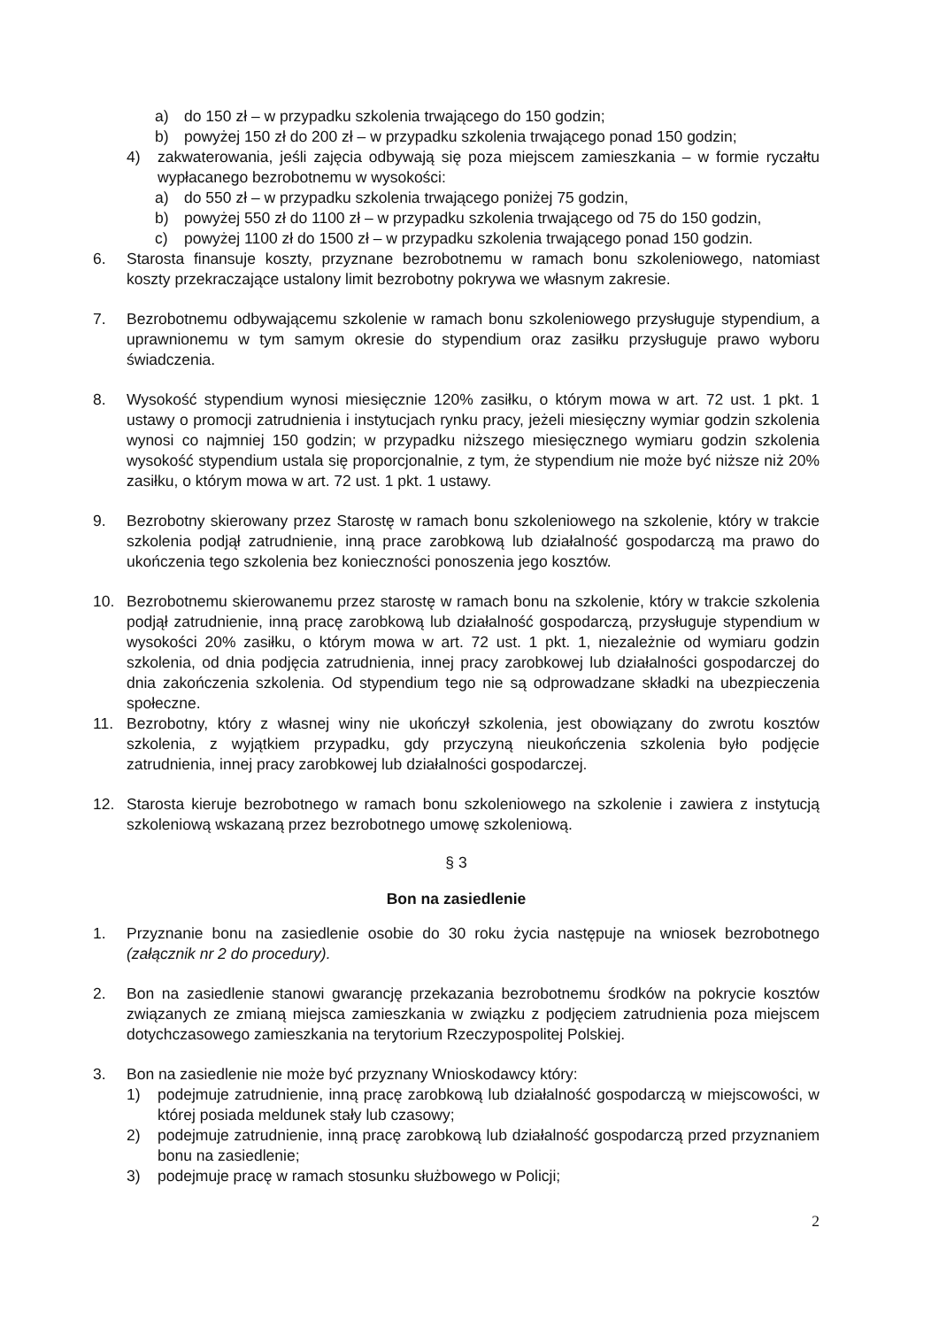a) do 150 zł – w przypadku szkolenia trwającego do 150 godzin;
b) powyżej 150 zł do 200 zł – w przypadku szkolenia trwającego ponad 150 godzin;
4) zakwaterowania, jeśli zajęcia odbywają się poza miejscem zamieszkania – w formie ryczałtu wypłacanego bezrobotnemu w wysokości:
a) do 550 zł – w przypadku szkolenia trwającego poniżej 75 godzin,
b) powyżej 550 zł do 1100 zł – w przypadku szkolenia trwającego od 75 do 150 godzin,
c) powyżej 1100 zł do 1500 zł – w przypadku szkolenia trwającego ponad 150 godzin.
6. Starosta finansuje koszty, przyznane bezrobotnemu w ramach bonu szkoleniowego, natomiast koszty przekraczające ustalony limit bezrobotny pokrywa we własnym zakresie.
7. Bezrobotnemu odbywającemu szkolenie w ramach bonu szkoleniowego przysługuje stypendium, a uprawnionemu w tym samym okresie do stypendium oraz zasiłku przysługuje prawo wyboru świadczenia.
8. Wysokość stypendium wynosi miesięcznie 120% zasiłku, o którym mowa w art. 72 ust. 1 pkt. 1 ustawy o promocji zatrudnienia i instytucjach rynku pracy, jeżeli miesięczny wymiar godzin szkolenia wynosi co najmniej 150 godzin; w przypadku niższego miesięcznego wymiaru godzin szkolenia wysokość stypendium ustala się proporcjonalnie, z tym, że stypendium nie może być niższe niż 20% zasiłku, o którym mowa w art. 72 ust. 1 pkt. 1 ustawy.
9. Bezrobotny skierowany przez Starostę w ramach bonu szkoleniowego na szkolenie, który w trakcie szkolenia podjął zatrudnienie, inną prace zarobkową lub działalność gospodarczą ma prawo do ukończenia tego szkolenia bez konieczności ponoszenia jego kosztów.
10. Bezrobotnemu skierowanemu przez starostę w ramach bonu na szkolenie, który w trakcie szkolenia podjął zatrudnienie, inną pracę zarobkową lub działalność gospodarczą, przysługuje stypendium w wysokości 20% zasiłku, o którym mowa w art. 72 ust. 1 pkt. 1, niezależnie od wymiaru godzin szkolenia, od dnia podjęcia zatrudnienia, innej pracy zarobkowej lub działalności gospodarczej do dnia zakończenia szkolenia. Od stypendium tego nie są odprowadzane składki na ubezpieczenia społeczne.
11. Bezrobotny, który z własnej winy nie ukończył szkolenia, jest obowiązany do zwrotu kosztów szkolenia, z wyjątkiem przypadku, gdy przyczyną nieukończenia szkolenia było podjęcie zatrudnienia, innej pracy zarobkowej lub działalności gospodarczej.
12. Starosta kieruje bezrobotnego w ramach bonu szkoleniowego na szkolenie i zawiera z instytucją szkoleniową wskazaną przez bezrobotnego umowę szkoleniową.
§ 3
Bon na zasiedlenie
1. Przyznanie bonu na zasiedlenie osobie do 30 roku życia następuje na wniosek bezrobotnego (załącznik nr 2 do procedury).
2. Bon na zasiedlenie stanowi gwarancję przekazania bezrobotnemu środków na pokrycie kosztów związanych ze zmianą miejsca zamieszkania w związku z podjęciem zatrudnienia poza miejscem dotychczasowego zamieszkania na terytorium Rzeczypospolitej Polskiej.
3. Bon na zasiedlenie nie może być przyznany Wnioskodawcy który:
1) podejmuje zatrudnienie, inną pracę zarobkową lub działalność gospodarczą w miejscowości, w której posiada meldunek stały lub czasowy;
2) podejmuje zatrudnienie, inną pracę zarobkową lub działalność gospodarczą przed przyznaniem bonu na zasiedlenie;
3) podejmuje pracę w ramach stosunku służbowego w Policji;
2